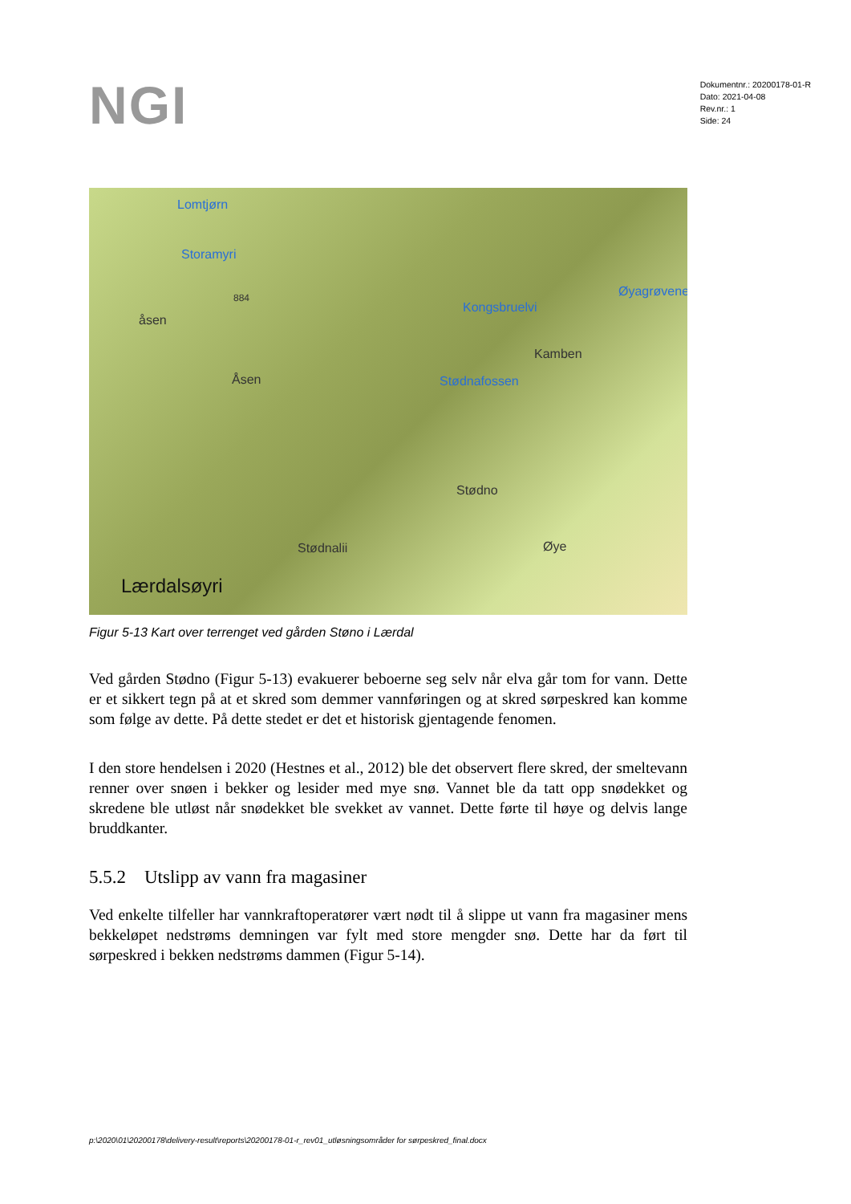NGI
Dokumentnr.: 20200178-01-R
Dato: 2021-04-08
Rev.nr.: 1
Side: 24
Lomtjørn
Storamyri
884
åsen
Åsen
Kongsbruelvi
Øyagrøvene
Kamben
Stødnafossen
Stødno
Stødnalii Øye
Lærdalsøyri
Figur 5-13 Kart over terrenget ved gården Støno i Lærdal
Ved gården Stødno (Figur 5-13) evakuerer beboerne seg selv når elva går tom for vann. Dette er et sikkert tegn på at et skred som demmer vannføringen og at skred sørpeskred kan komme som følge av dette. På dette stedet er det et historisk gjentagende fenomen.
I den store hendelsen i 2020 (Hestnes et al., 2012) ble det observert flere skred, der smeltevann renner over snøen i bekker og lesider med mye snø. Vannet ble da tatt opp snødekket og skredene ble utløst når snødekket ble svekket av vannet. Dette førte til høye og delvis lange bruddkanter.
5.5.2 Utslipp av vann fra magasiner
Ved enkelte tilfeller har vannkraftoperatører vært nødt til å slippe ut vann fra magasiner mens bekkeløpet nedstrøms demningen var fylt med store mengder snø. Dette har da ført til sørpeskred i bekken nedstrøms dammen (Figur 5-14).
p:\2020\01\20200178\delivery-result\reports\20200178-01-r_rev01_utløsningsområder for sørpeskred_final.docx